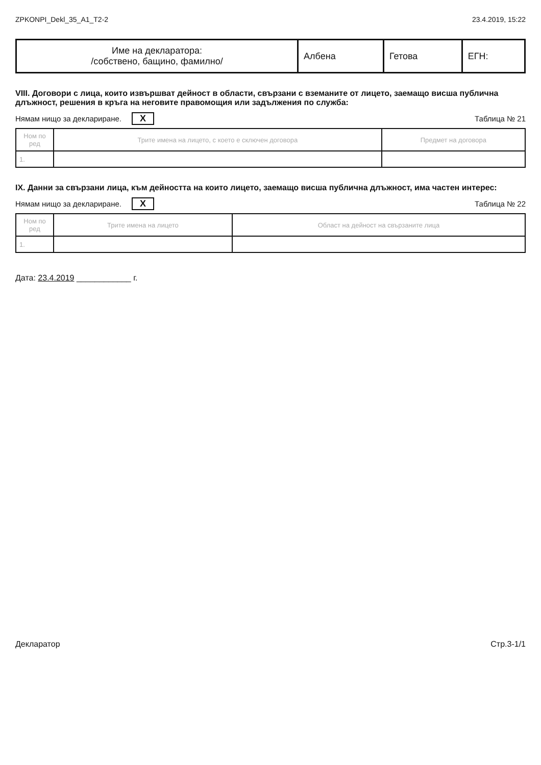ZPKONPI_Dekl_35_A1_T2-2 23.4.2019, 15:22
| Име на декларатора: /собствено, бащино, фамилно/ | Албена | Гетова | ЕГН: |
VIII. Договори с лица, които извършват дейност в области, свързани с вземаните от лицето, заемащо висша публична длъжност, решения в кръга на неговите правомощия или задължения по служба:
Нямам нищо за деклариране. X Таблица № 21
| Ном по ред | Трите имена на лицето, с което е сключен договора | Предмет на договора |
| --- | --- | --- |
| 1. | | |
IX. Данни за свързани лица, към дейността на които лицето, заемащо висша публична длъжност, има частен интерес:
Нямам нищо за деклариране. X Таблица № 22
| Ном по ред | Трите имена на лицето | Област на дейност на свързаните лица |
| --- | --- | --- |
| 1. | | |
Дата: 23.4.2019 ____________ г.
Декларатор Стр.3-1/1